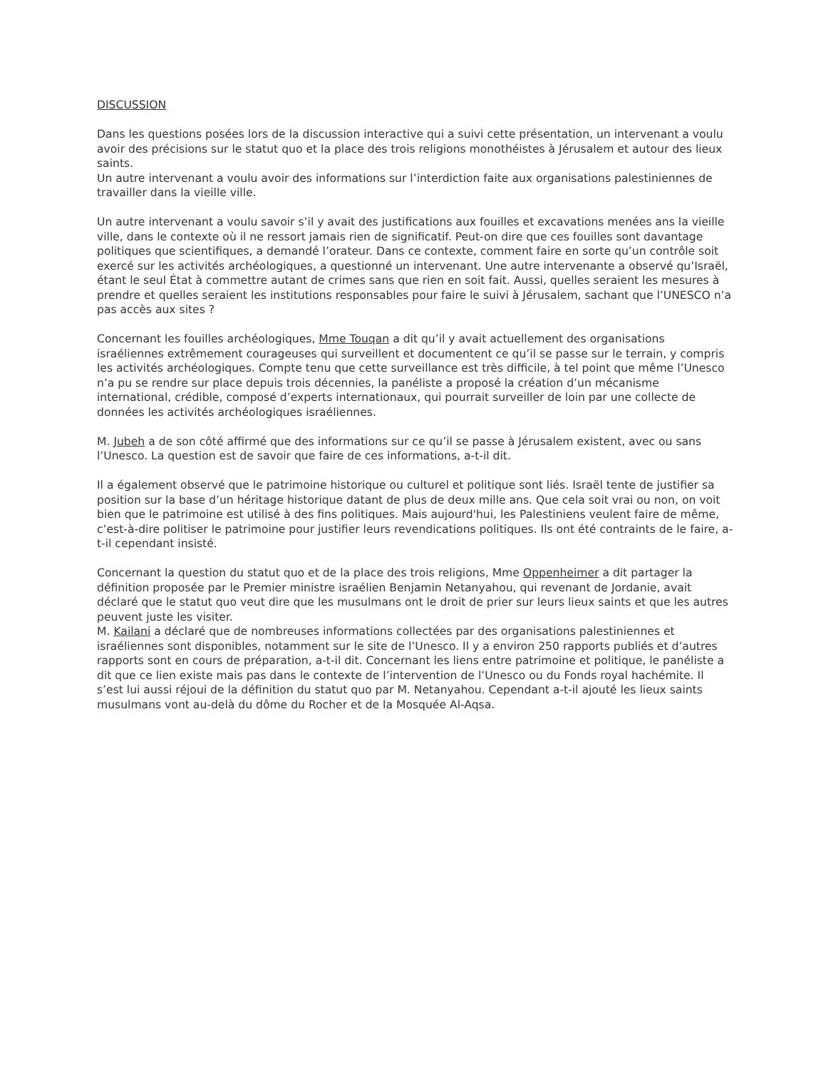DISCUSSION
Dans les questions posées lors de la discussion interactive qui a suivi cette présentation, un intervenant a voulu avoir des précisions sur le statut quo et la place des trois religions monothéistes à Jérusalem et autour des lieux saints.
Un autre intervenant a voulu avoir des informations sur l’interdiction faite aux organisations palestiniennes de travailler dans la vieille ville.
Un autre intervenant a voulu savoir s’il y avait des justifications aux fouilles et excavations menées ans la vieille ville, dans le contexte où il ne ressort jamais rien de significatif. Peut-on dire que ces fouilles sont davantage politiques que scientifiques, a demandé l’orateur. Dans ce contexte, comment faire en sorte qu’un contrôle soit exercé sur les activités archéologiques, a questionné un intervenant. Une autre intervenante a observé qu’Israël, étant le seul État à commettre autant de crimes sans que rien en soit fait. Aussi, quelles seraient les mesures à prendre et quelles seraient les institutions responsables pour faire le suivi à Jérusalem, sachant que l’UNESCO n’a pas accès aux sites ?
Concernant les fouilles archéologiques, Mme Touqan a dit qu’il y avait actuellement des organisations israéliennes extrêmement courageuses qui surveillent et documentent ce qu’il se passe sur le terrain, y compris les activités archéologiques. Compte tenu que cette surveillance est très difficile, à tel point que même l’Unesco n’a pu se rendre sur place depuis trois décennies, la panéliste a proposé la création d’un mécanisme international, crédible, composé d’experts internationaux, qui pourrait surveiller de loin par une collecte de données les activités archéologiques israéliennes.
M. Jubeh a de son côté affirmé que des informations sur ce qu’il se passe à Jérusalem existent, avec ou sans l’Unesco. La question est de savoir que faire de ces informations, a-t-il dit.
Il a également observé que le patrimoine historique ou culturel et politique sont liés. Israël tente de justifier sa position sur la base d’un héritage historique datant de plus de deux mille ans. Que cela soit vrai ou non, on voit bien que le patrimoine est utilisé à des fins politiques. Mais aujourd'hui, les Palestiniens veulent faire de même, c’est-à-dire politiser le patrimoine pour justifier leurs revendications politiques. Ils ont été contraints de le faire, a-t-il cependant insisté.
Concernant la question du statut quo et de la place des trois religions, Mme Oppenheimer a dit partager la définition proposée par le Premier ministre israélien Benjamin Netanyahou, qui revenant de Jordanie, avait déclaré que le statut quo veut dire que les musulmans ont le droit de prier sur leurs lieux saints et que les autres peuvent juste les visiter.
M. Kailani a déclaré que de nombreuses informations collectées par des organisations palestiniennes et israéliennes sont disponibles, notamment sur le site de l’Unesco. Il y a environ 250 rapports publiés et d’autres rapports sont en cours de préparation, a-t-il dit. Concernant les liens entre patrimoine et politique, le panéliste a dit que ce lien existe mais pas dans le contexte de l’intervention de l’Unesco ou du Fonds royal hachémite. Il s’est lui aussi réjoui de la définition du statut quo par M. Netanyahou. Cependant a-t-il ajouté les lieux saints musulmans vont au-delà du dôme du Rocher et de la Mosquée Al-Aqsa.